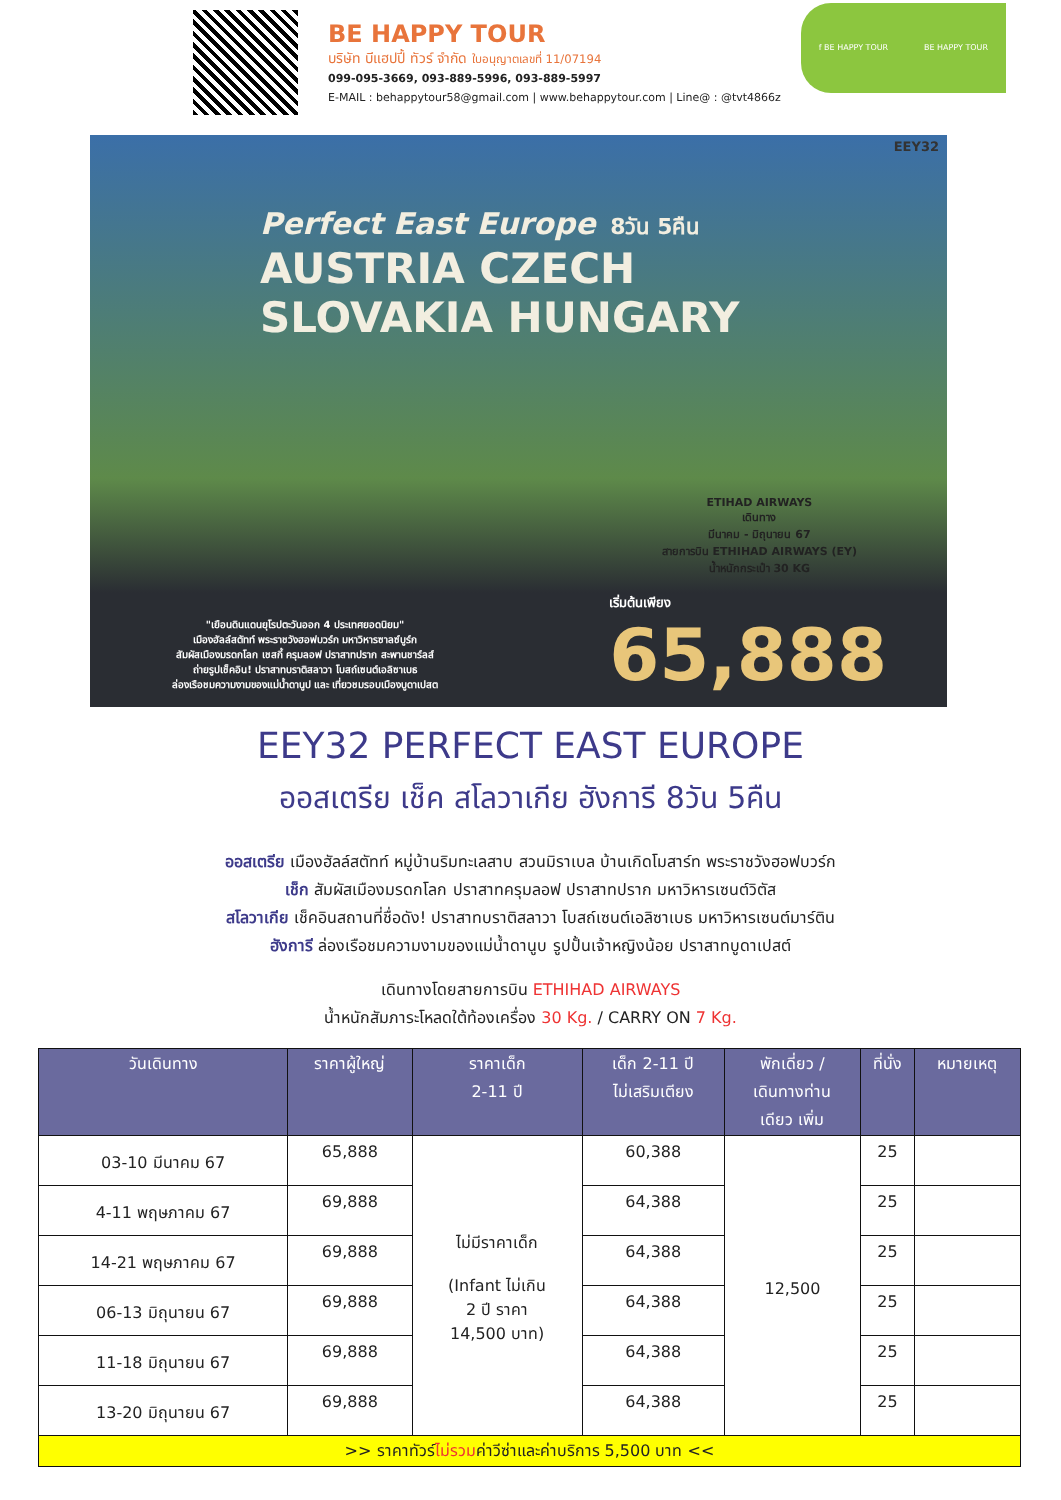BE HAPPY TOUR
บริษัท บีแฮปปี้ ทัวร์ จำกัด ใบอนุญาตเลขที่ 11/07194
099-095-3669, 093-889-5996, 093-889-5997
E-MAIL : behappytour58@gmail.com | www.behappytour.com | Line@ : @tvt4866z
f BE HAPPY TOUR BE HAPPY TOUR
EEY32
Perfect East Europe 8วัน 5คืน
AUSTRIA CZECH
SLOVAKIA HUNGARY
ETIHAD AIRWAYS
เดินทาง
มีนาคม - มิถุนายน 67
สายการบิน ETHIHAD AIRWAYS (EY)
น้ำหนักกระเป๋า 30 KG
"เยือนดินแดนยุโรปตะวันออก 4 ประเทศยอดนิยม"
เมืองฮัลล์สตัทท์ พระราชวังฮอฟบวร์ก มหาวิหารซาลซ์บูร์ก
สัมผัสเมืองมรดกโลก เชสกี้ ครุมลอฟ ปราสาทปราก สะพานชาร์ลส์
ถ่ายรูปเช็คอิน! ปราสาทบราติสลาวา โบสถ์เซนต์เอลิซาเบธ
ล่องเรือชมความงามของแม่น้ำดานูป และ เที่ยวชมรอบเมืองบูดาเปสต
เริ่มต้นเพียง
65,888
EEY32 PERFECT EAST EUROPE
ออสเตรีย เช็ค สโลวาเกีย ฮังการี 8วัน 5คืน
ออสเตรีย เมืองฮัลล์สตัทท์ หมู่บ้านริมทะเลสาบ สวนมิราเบล บ้านเกิดโมสาร์ท พระราชวังฮอฟบวร์ก
เช็ก สัมผัสเมืองมรดกโลก ปราสาทครุมลอฟ ปราสาทปราก มหาวิหารเซนต์วิตัส
สโลวาเกีย เช็คอินสถานที่ชื่อดัง! ปราสาทบราติสลาวา โบสถ์เซนต์เอลิซาเบธ มหาวิหารเซนต์มาร์ติน
ฮังการี ล่องเรือชมความงามของแม่น้ำดานูบ รูปปั้นเจ้าหญิงน้อย ปราสาทบูดาเปสต์
เดินทางโดยสายการบิน ETHIHAD AIRWAYS
น้ำหนักสัมภาระโหลดใต้ท้องเครื่อง 30 Kg. / CARRY ON 7 Kg.
| วันเดินทาง | ราคาผู้ใหญ่ | ราคาเด็ก 2-11 ปี | เด็ก 2-11 ปี ไม่เสริมเตียง | พักเดี่ยว / เดินทางท่าน เดียว เพิ่ม | ที่นั่ง | หมายเหตุ |
| --- | --- | --- | --- | --- | --- | --- |
| 03-10 มีนาคม 67 | 65,888 | ไม่มีราคาเด็ก (Infant ไม่เกิน 2 ปี ราคา 14,500 บาท) | 60,388 | 12,500 | 25 | |
| 4-11 พฤษภาคม 67 | 69,888 | | 64,388 | | 25 | |
| 14-21 พฤษภาคม 67 | 69,888 | | 64,388 | | 25 | |
| 06-13 มิถุนายน 67 | 69,888 | | 64,388 | | 25 | |
| 11-18 มิถุนายน 67 | 69,888 | | 64,388 | | 25 | |
| 13-20 มิถุนายน 67 | 69,888 | | 64,388 | | 25 | |
| >> ราคาทัวร์ ไม่รวม ค่าวีซ่าและค่าบริการ 5,500 บาท << | | | | | | |